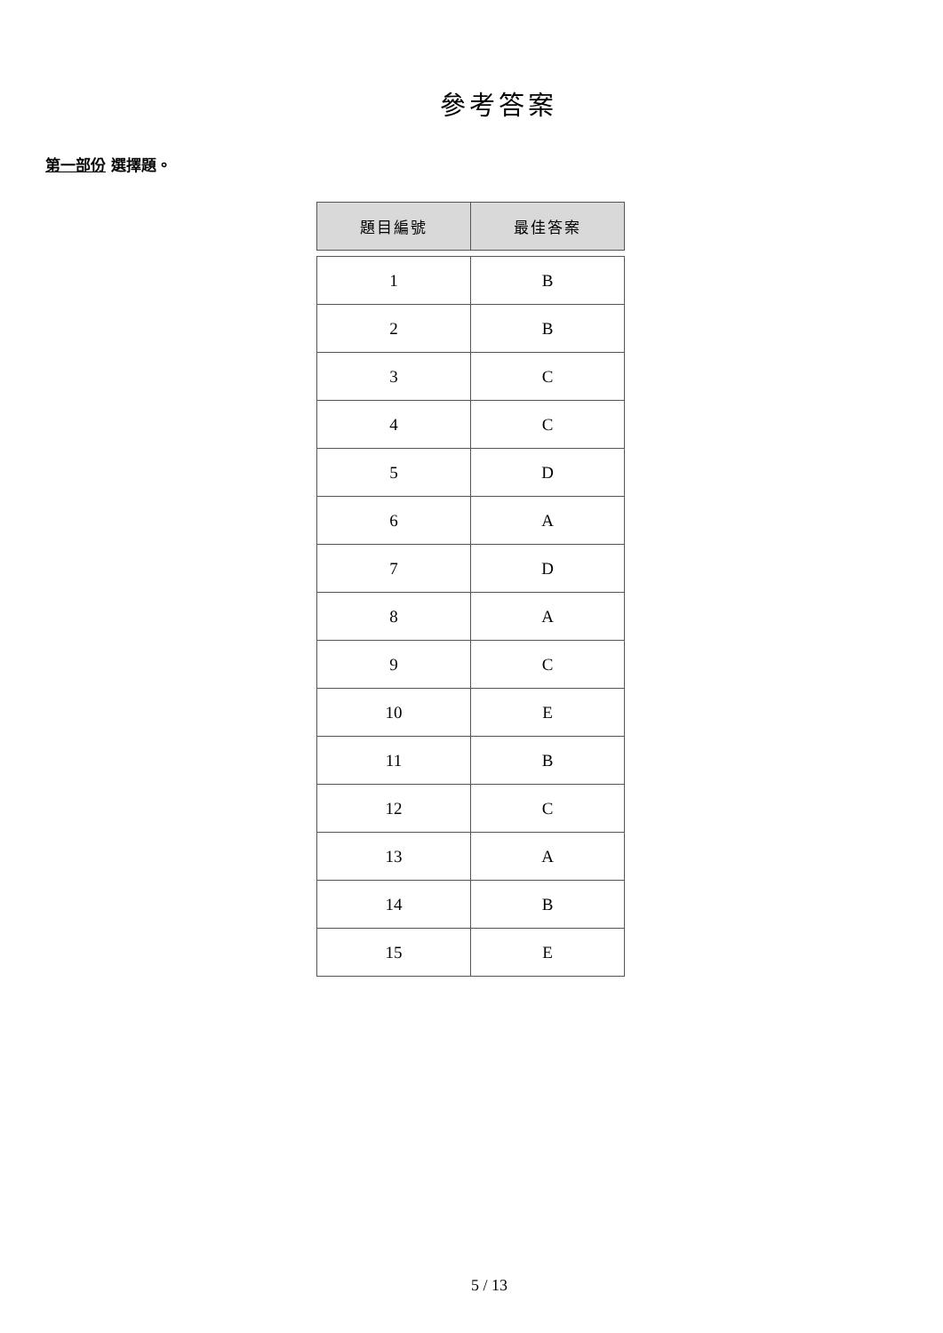參考答案
第一部份 選擇題。
| 題目編號 | 最佳答案 |
| --- | --- |
| 1 | B |
| 2 | B |
| 3 | C |
| 4 | C |
| 5 | D |
| 6 | A |
| 7 | D |
| 8 | A |
| 9 | C |
| 10 | E |
| 11 | B |
| 12 | C |
| 13 | A |
| 14 | B |
| 15 | E |
5 / 13